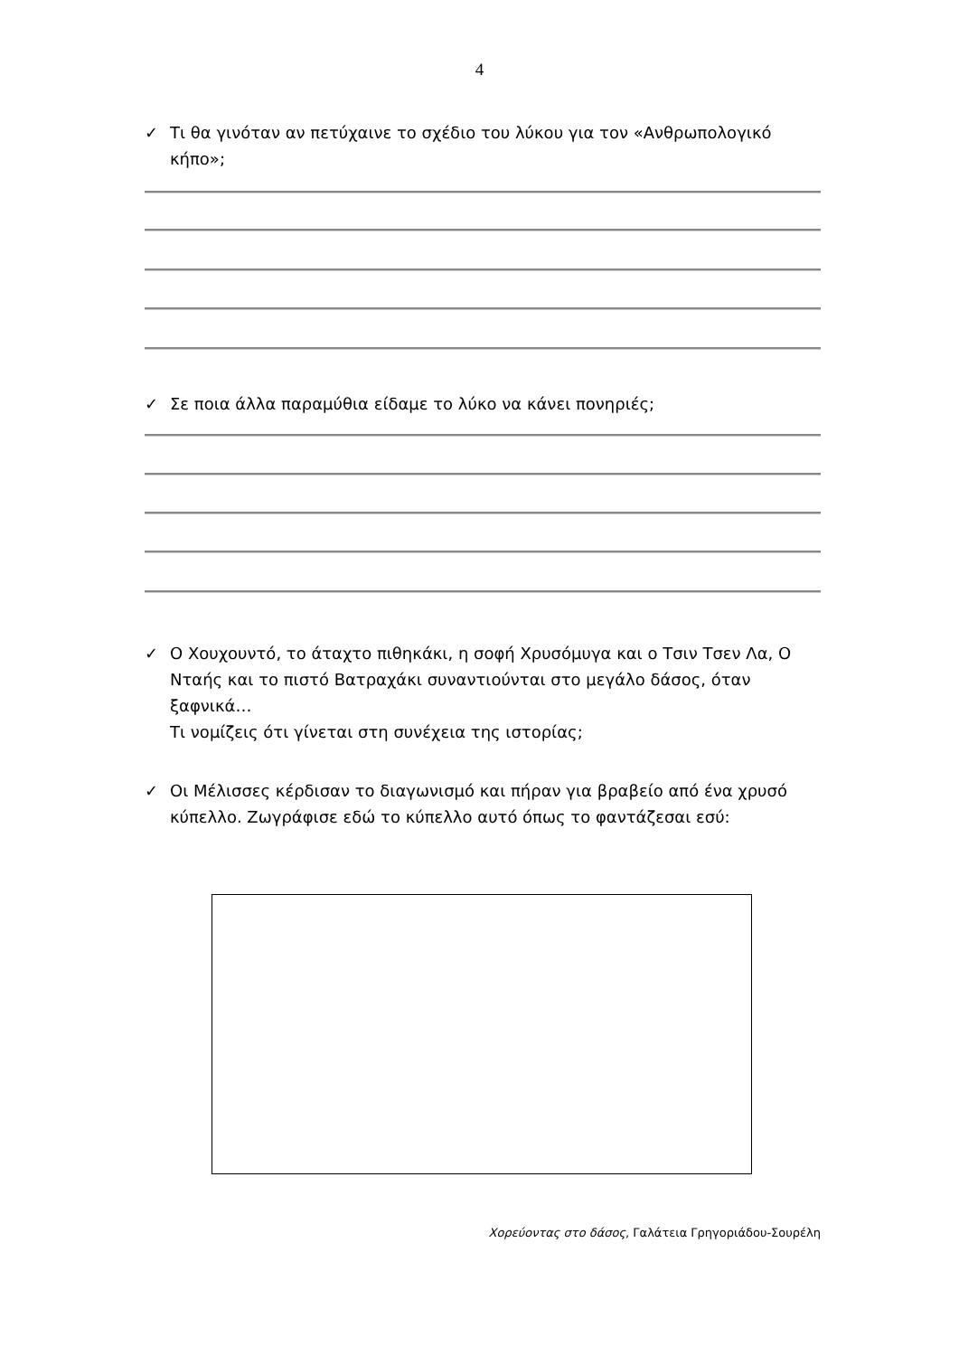4
✓ Τι θα γινόταν αν πετύχαινε το σχέδιο του λύκου για τον «Ανθρωπολογικό κήπο»;
✓ Σε ποια άλλα παραμύθια είδαμε το λύκο να κάνει πονηριές;
✓ Ο Χουχουντό, το άταχτο πιθηκάκι, η σοφή Χρυσόμυγα και ο Τσιν Τσεν Λα, Ο Νταής και το πιστό Βατραχάκι συναντιούνται στο μεγάλο δάσος, όταν ξαφνικά…
Τι νομίζεις ότι γίνεται στη συνέχεια της ιστορίας;
✓ Οι Μέλισσες κέρδισαν το διαγωνισμό και πήραν για βραβείο από ένα χρυσό κύπελλο. Ζωγράφισε εδώ το κύπελλο αυτό όπως το φαντάζεσαι εσύ:
Χορεύοντας στο δάσος, Γαλάτεια Γρηγοριάδου-Σουρέλη